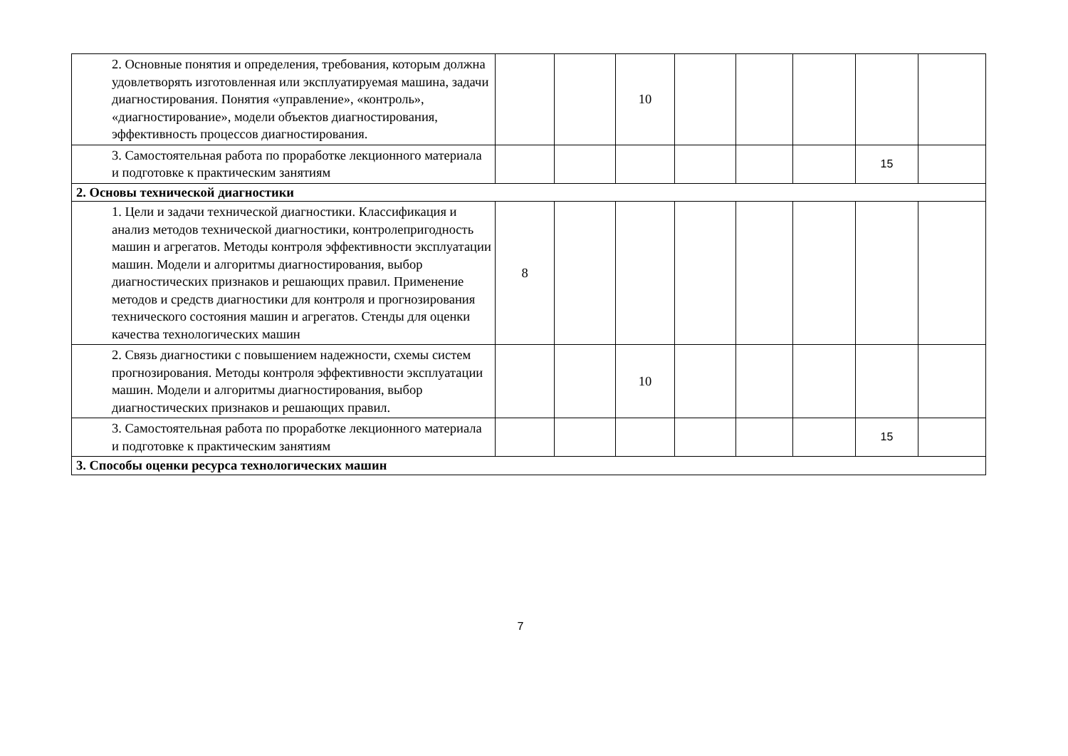| 2. Основные понятия и определения, требования, которым должна удовлетворять изготовленная или эксплуатируемая машина, задачи диагностирования. Понятия «управление», «контроль», «диагностирование», модели объектов диагностирования, эффективность процессов диагностирования. | | | 10 | | | | | |
| 3. Самостоятельная работа по проработке лекционного материала и подготовке к практическим занятиям | | | | | | | 15 | |
| 2. Основы технической диагностики | | | | | | | | |
| 1. Цели и задачи технической диагностики. Классификация и анализ методов технической диагностики, контролепригодность машин и агрегатов. Методы контроля эффективности эксплуатации машин. Модели и алгоритмы диагностирования, выбор диагностических признаков и решающих правил. Применение методов и средств диагностики для контроля и прогнозирования технического состояния машин и агрегатов. Стенды для оценки качества технологических машин | 8 | | | | | | | |
| 2. Связь диагностики с повышением надежности, схемы систем прогнозирования. Методы контроля эффективности эксплуатации машин. Модели и алгоритмы диагностирования, выбор диагностических признаков и решающих правил. | | | 10 | | | | | |
| 3. Самостоятельная работа по проработке лекционного материала и подготовке к практическим занятиям | | | | | | | 15 | |
| 3. Способы оценки ресурса технологических машин | | | | | | | | |
7